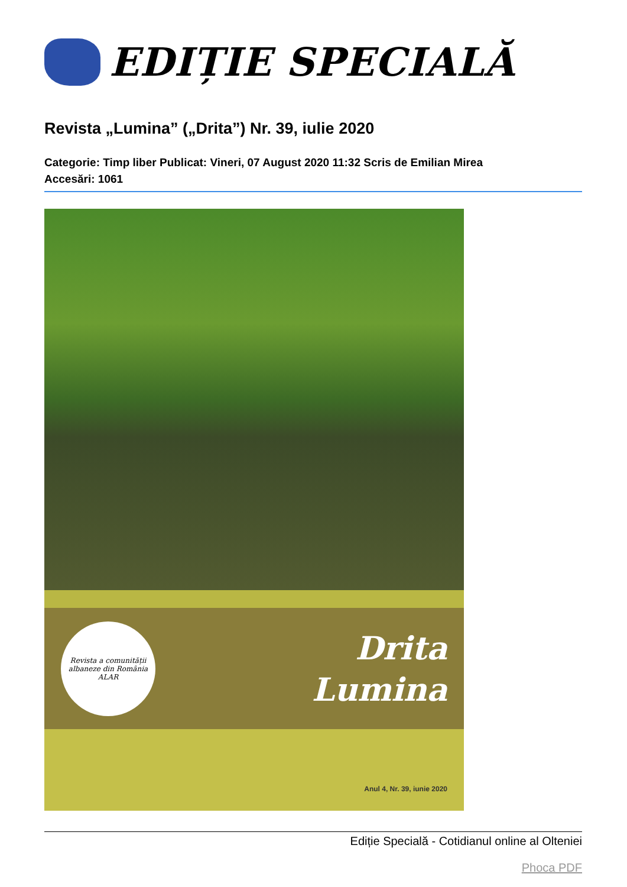EDIȚIE SPECIALĂ
Revista „Lumina” („Drita”) Nr. 39, iulie 2020
Categorie: Timp liber Publicat: Vineri, 07 August 2020 11:32 Scris de Emilian Mirea
Accesări: 1061
Revista a comunității albaneze din România
ALAR
Drita
Lumina
Anul 4, Nr. 39, iunie 2020
Ediție Specială - Cotidianul online al Olteniei
Phoca PDF